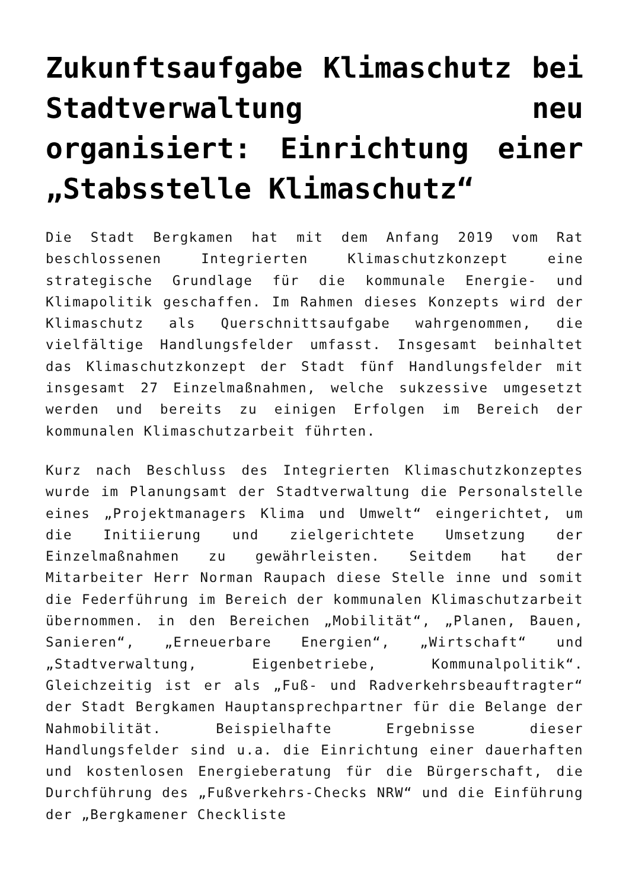Zukunftsaufgabe Klimaschutz bei Stadtverwaltung neu organisiert: Einrichtung einer „Stabsstelle Klimaschutz“
Die Stadt Bergkamen hat mit dem Anfang 2019 vom Rat beschlossenen Integrierten Klimaschutzkonzept eine strategische Grundlage für die kommunale Energie- und Klimapolitik geschaffen. Im Rahmen dieses Konzepts wird der Klimaschutz als Querschnittsaufgabe wahrgenommen, die vielfältige Handlungsfelder umfasst. Insgesamt beinhaltet das Klimaschutzkonzept der Stadt fünf Handlungsfelder mit insgesamt 27 Einzelmaßnahmen, welche sukzessive umgesetzt werden und bereits zu einigen Erfolgen im Bereich der kommunalen Klimaschutzarbeit führten.
Kurz nach Beschluss des Integrierten Klimaschutzkonzeptes wurde im Planungsamt der Stadtverwaltung die Personalstelle eines „Projektmanagers Klima und Umwelt“ eingerichtet, um die Initiierung und zielgerichtete Umsetzung der Einzelmaßnahmen zu gewährleisten. Seitdem hat der Mitarbeiter Herr Norman Raupach diese Stelle inne und somit die Federführung im Bereich der kommunalen Klimaschutzarbeit übernommen. in den Bereichen „Mobilität“, „Planen, Bauen, Sanieren“, „Erneuerbare Energien“, „Wirtschaft“ und „Stadtverwaltung, Eigenbetriebe, Kommunalpolitik“. Gleichzeitig ist er als „Fuß- und Radverkehrsbeauftragter“ der Stadt Bergkamen Hauptansprechpartner für die Belange der Nahmobilität. Beispielhafte Ergebnisse dieser Handlungsfelder sind u.a. die Einrichtung einer dauerhaften und kostenlosen Energieberatung für die Bürgerschaft, die Durchführung des „Fußverkehrs-Checks NRW“ und die Einführung der „Bergkamener Checkliste